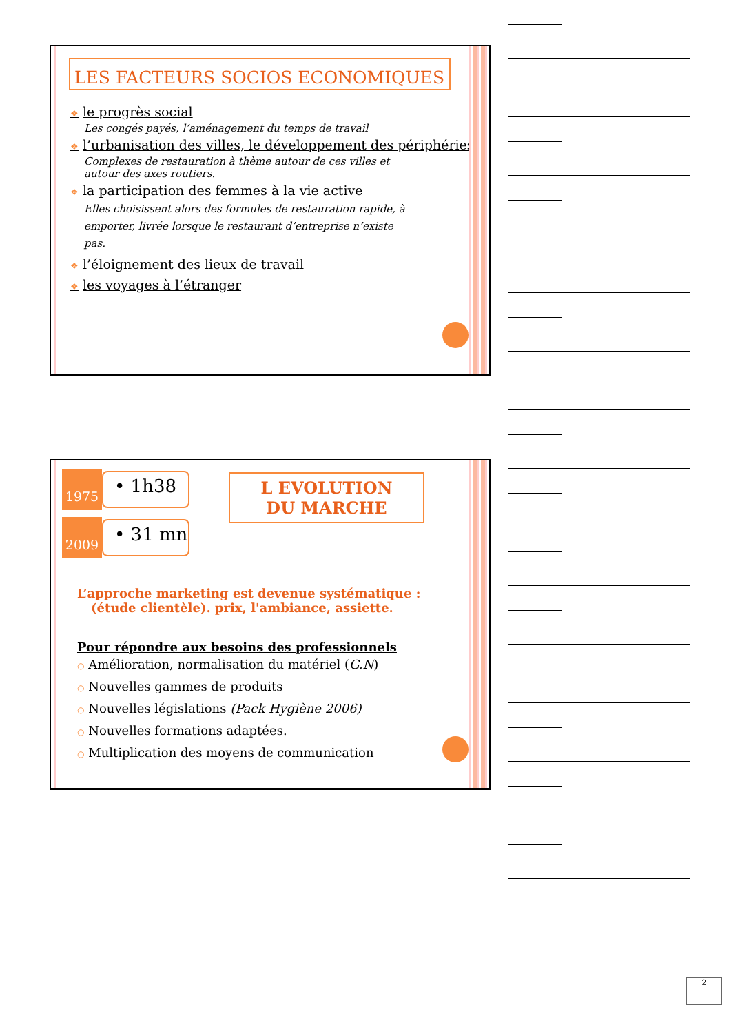LES FACTEURS SOCIOS ECONOMIQUES
❖ le progrès social
Les congés payés, l’aménagement du temps de travail
❖ l’urbanisation des villes, le développement des périphéries
Complexes de restauration à thème autour de ces villes et autour des axes routiers.
❖ la participation des femmes à la vie active
Elles choisissent alors des formules de restauration rapide, à emporter, livrée lorsque le restaurant d’entreprise n’existe pas.
❖ l’éloignement des lieux de travail
❖ les voyages à l’étranger
1975
• 1h38
2009
• 31 mn
L EVOLUTION
DU MARCHE
L’approche marketing est devenue systématique : (étude clientèle). prix, l'ambiance, assiette.
Pour répondre aux besoins des professionnels
○ Amélioration, normalisation du matériel (G.N)
○ Nouvelles gammes de produits
○ Nouvelles législations (Pack Hygiène 2006)
○ Nouvelles formations adaptées.
○ Multiplication des moyens de communication
2